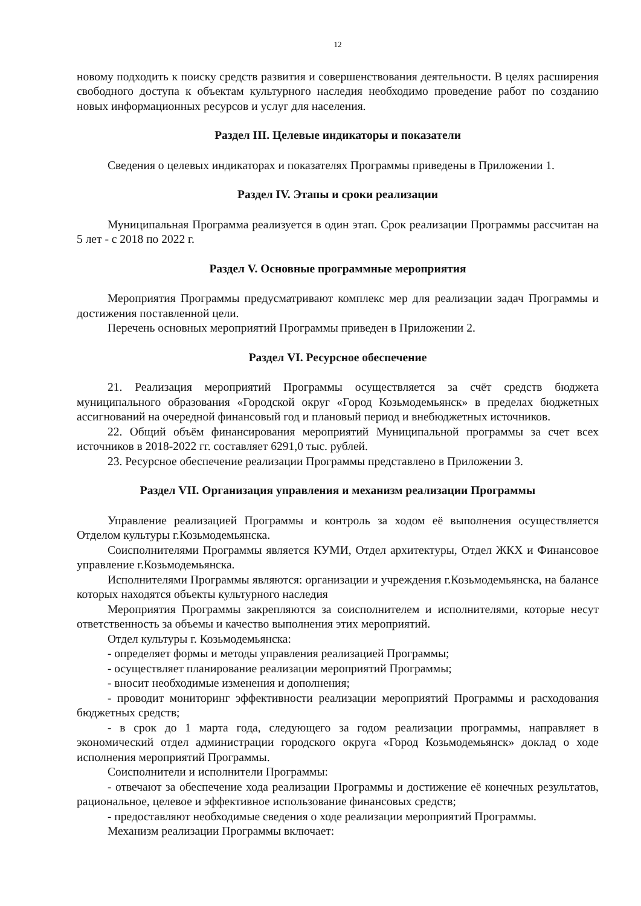12
новому подходить к поиску средств развития и совершенствования деятельности. В целях расширения свободного доступа к объектам культурного наследия необходимо проведение работ по созданию новых информационных ресурсов и услуг для населения.
Раздел III. Целевые индикаторы и показатели
Сведения о целевых индикаторах и показателях Программы приведены в Приложении 1.
Раздел IV. Этапы и сроки реализации
Муниципальная Программа реализуется в один этап. Срок реализации Программы рассчитан на 5 лет - с 2018 по 2022 г.
Раздел V. Основные программные мероприятия
Мероприятия Программы предусматривают комплекс мер для реализации задач Программы и достижения поставленной цели.
Перечень основных мероприятий Программы приведен в Приложении 2.
Раздел VI. Ресурсное обеспечение
21. Реализация мероприятий Программы осуществляется за счёт средств бюджета муниципального образования «Городской округ «Город Козьмодемьянск» в пределах бюджетных ассигнований на очередной финансовый год и плановый период и внебюджетных источников.
22. Общий объём финансирования мероприятий Муниципальной программы за счет всех источников в 2018-2022 гг. составляет 6291,0 тыс. рублей.
23. Ресурсное обеспечение реализации Программы представлено в Приложении 3.
Раздел VII. Организация управления и механизм реализации Программы
Управление реализацией Программы и контроль за ходом её выполнения осуществляется Отделом культуры г.Козьмодемьянска.
Соисполнителями Программы является КУМИ, Отдел архитектуры, Отдел ЖКХ и Финансовое управление г.Козьмодемьянска.
Исполнителями Программы являются: организации и учреждения г.Козьмодемьянска, на балансе которых находятся объекты культурного наследия
Мероприятия Программы закрепляются за соисполнителем и исполнителями, которые несут ответственность за объемы и качество выполнения этих мероприятий.
Отдел культуры г. Козьмодемьянска:
- определяет формы и методы управления реализацией Программы;
- осуществляет планирование реализации мероприятий Программы;
- вносит необходимые изменения и дополнения;
- проводит мониторинг эффективности реализации мероприятий Программы и расходования бюджетных средств;
- в срок до 1 марта года, следующего за годом реализации программы, направляет в экономический отдел администрации городского округа «Город Козьмодемьянск» доклад о ходе исполнения мероприятий Программы.
Соисполнители и исполнители Программы:
- отвечают за обеспечение хода реализации Программы и достижение её конечных результатов, рациональное, целевое и эффективное использование финансовых средств;
- предоставляют необходимые сведения о ходе реализации мероприятий Программы.
Механизм реализации Программы включает: